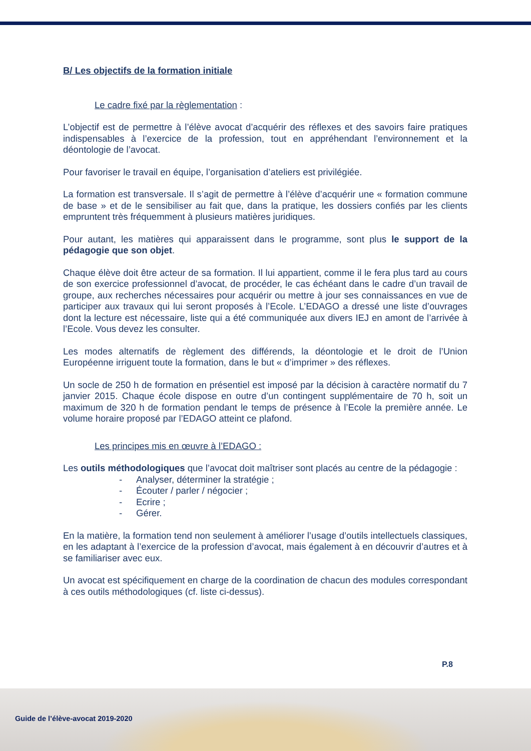B/ Les objectifs de la formation initiale
Le cadre fixé par la règlementation :
L’objectif est de permettre à l’élève avocat d’acquérir des réflexes et des savoirs faire pratiques indispensables à l’exercice de la profession, tout en appréhendant l’environnement et la déontologie de l’avocat.
Pour favoriser le travail en équipe, l’organisation d’ateliers est privilégiée.
La formation est transversale. Il s’agit de permettre à l’élève d’acquérir une « formation commune de base » et de le sensibiliser au fait que, dans la pratique, les dossiers confiés par les clients empruntent très fréquemment à plusieurs matières juridiques.
Pour autant, les matières qui apparaissent dans le programme, sont plus le support de la pédagogie que son objet.
Chaque élève doit être acteur de sa formation. Il lui appartient, comme il le fera plus tard au cours de son exercice professionnel d’avocat, de procéder, le cas échéant dans le cadre d’un travail de groupe, aux recherches nécessaires pour acquérir ou mettre à jour ses connaissances en vue de participer aux travaux qui lui seront proposés à l’Ecole. L’EDAGO a dressé une liste d’ouvrages dont la lecture est nécessaire, liste qui a été communiquée aux divers IEJ en amont de l’arrivée à l’Ecole. Vous devez les consulter.
Les modes alternatifs de règlement des différends, la déontologie et le droit de l’Union Européenne irriguent toute la formation, dans le but « d’imprimer » des réflexes.
Un socle de 250 h de formation en présentiel est imposé par la décision à caractère normatif du 7 janvier 2015. Chaque école dispose en outre d’un contingent supplémentaire de 70 h, soit un maximum de 320 h de formation pendant le temps de présence à l’Ecole la première année. Le volume horaire proposé par l’EDAGO atteint ce plafond.
Les principes mis en œuvre à l’EDAGO :
Les outils méthodologiques que l’avocat doit maîtriser sont placés au centre de la pédagogie :
- Analyser, déterminer la stratégie ;
- Écouter / parler / négocier ;
- Ecrire ;
- Gérer.
En la matière, la formation tend non seulement à améliorer l’usage d’outils intellectuels classiques, en les adaptant à l’exercice de la profession d’avocat, mais également à en découvrir d’autres et à se familiariser avec eux.
Un avocat est spécifiquement en charge de la coordination de chacun des modules correspondant à ces outils méthodologiques (cf. liste ci-dessus).
P.8
Guide de l’élève-avocat 2019-2020